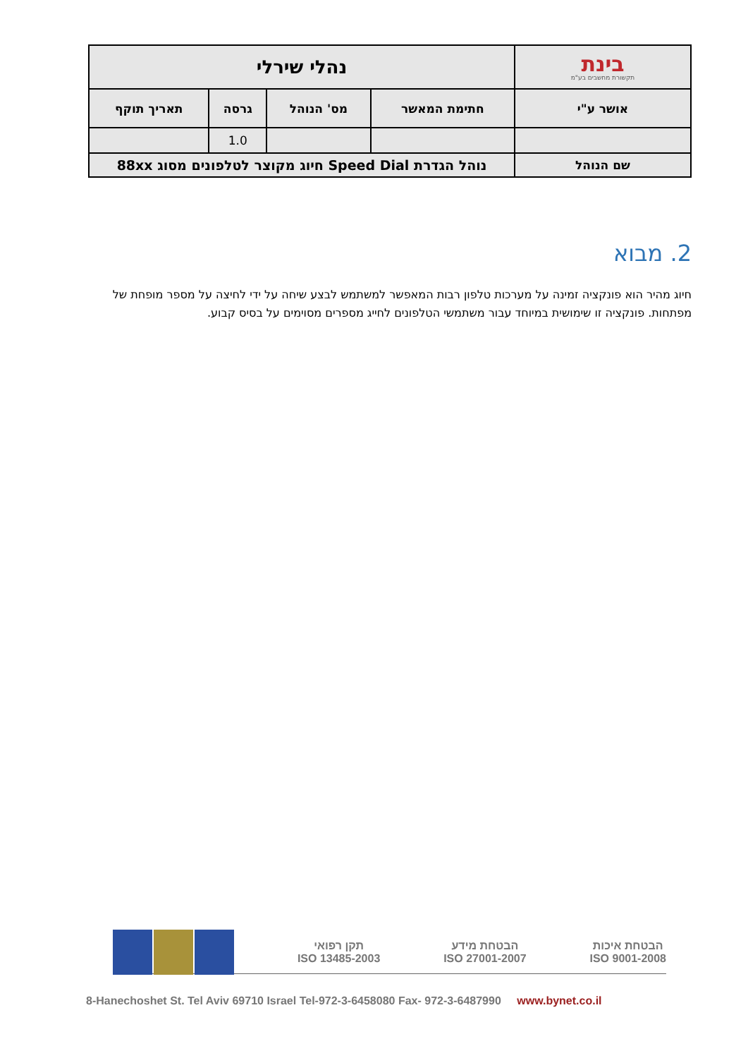| בינת תקשורת מחשבים בע"מ | נהלי שירלי | | | |
| אושר ע"י | חתימת המאשר | מס' הנוהל | גרסה | תאריך תוקף |
| | | | 1.0 | |
| שם הנוהל | נוהל הגדרת Speed Dial חיוג מקוצר לטלפונים מסוג 88xx | | | |
2. מבוא
חיוג מהיר הוא פונקציה זמינה על מערכות טלפון רבות המאפשר למשתמש לבצע שיחה על ידי לחיצה על מספר מופחת של מפתחות. פונקציה זו שימושית במיוחד עבור משתמשי הטלפונים לחייג מספרים מסוימים על בסיס קבוע.
הבטחת איכות
ISO 9001-2008
הבטחת מידע
ISO 27001-2007
תקן רפואי
ISO 13485-2003
8-Hanechoshet St. Tel Aviv 69710 Israel Tel-972-3-6458080 Fax- 972-3-6487990 www.bynet.co.il